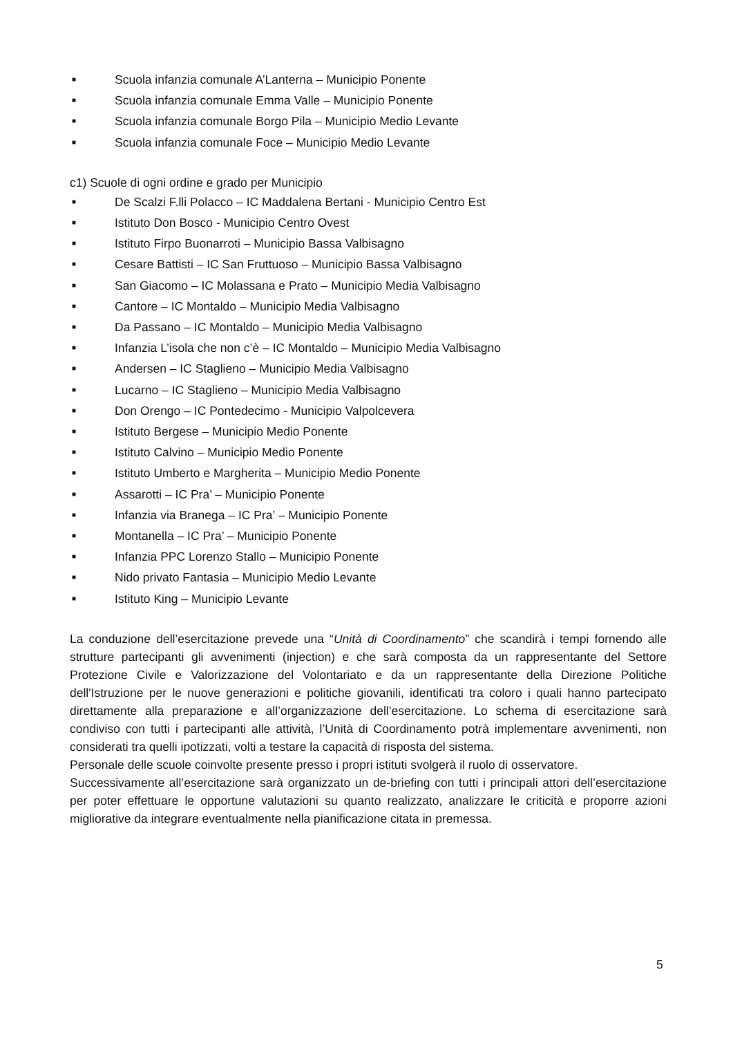■ Scuola infanzia comunale A’Lanterna – Municipio Ponente
■ Scuola infanzia comunale Emma Valle – Municipio Ponente
■ Scuola infanzia comunale Borgo Pila – Municipio Medio Levante
■ Scuola infanzia comunale Foce – Municipio Medio Levante
c1) Scuole di ogni ordine e grado per Municipio
■ De Scalzi F.lli Polacco – IC Maddalena Bertani - Municipio Centro Est
■ Istituto Don Bosco - Municipio Centro Ovest
■ Istituto Firpo Buonarroti – Municipio Bassa Valbisagno
■ Cesare Battisti – IC San Fruttuoso – Municipio Bassa Valbisagno
■ San Giacomo – IC Molassana e Prato – Municipio Media Valbisagno
■ Cantore – IC Montaldo – Municipio Media Valbisagno
■ Da Passano – IC Montaldo – Municipio Media Valbisagno
■ Infanzia L’isola che non c’è – IC Montaldo – Municipio Media Valbisagno
■ Andersen – IC Staglieno – Municipio Media Valbisagno
■ Lucarno – IC Staglieno – Municipio Media Valbisagno
■ Don Orengo – IC Pontedecimo - Municipio Valpolcevera
■ Istituto Bergese – Municipio Medio Ponente
■ Istituto Calvino – Municipio Medio Ponente
■ Istituto Umberto e Margherita – Municipio Medio Ponente
■ Assarotti – IC Pra’ – Municipio Ponente
■ Infanzia via Branega – IC Pra’ – Municipio Ponente
■ Montanella – IC Pra’ – Municipio Ponente
■ Infanzia PPC Lorenzo Stallo – Municipio Ponente
■ Nido privato Fantasia – Municipio Medio Levante
■ Istituto King – Municipio Levante
La conduzione dell’esercitazione prevede una “Unità di Coordinamento” che scandirà i tempi fornendo alle strutture partecipanti gli avvenimenti (injection) e che sarà composta da un rappresentante del Settore Protezione Civile e Valorizzazione del Volontariato e da un rappresentante della Direzione Politiche dell'Istruzione per le nuove generazioni e politiche giovanili, identificati tra coloro i quali hanno partecipato direttamente alla preparazione e all’organizzazione dell’esercitazione. Lo schema di esercitazione sarà condiviso con tutti i partecipanti alle attività, l’Unità di Coordinamento potrà implementare avvenimenti, non considerati tra quelli ipotizzati, volti a testare la capacità di risposta del sistema.
Personale delle scuole coinvolte presente presso i propri istituti svolgerà il ruolo di osservatore.
Successivamente all’esercitazione sarà organizzato un de-briefing con tutti i principali attori dell’esercitazione per poter effettuare le opportune valutazioni su quanto realizzato, analizzare le criticità e proporre azioni migliorative da integrare eventualmente nella pianificazione citata in premessa.
5